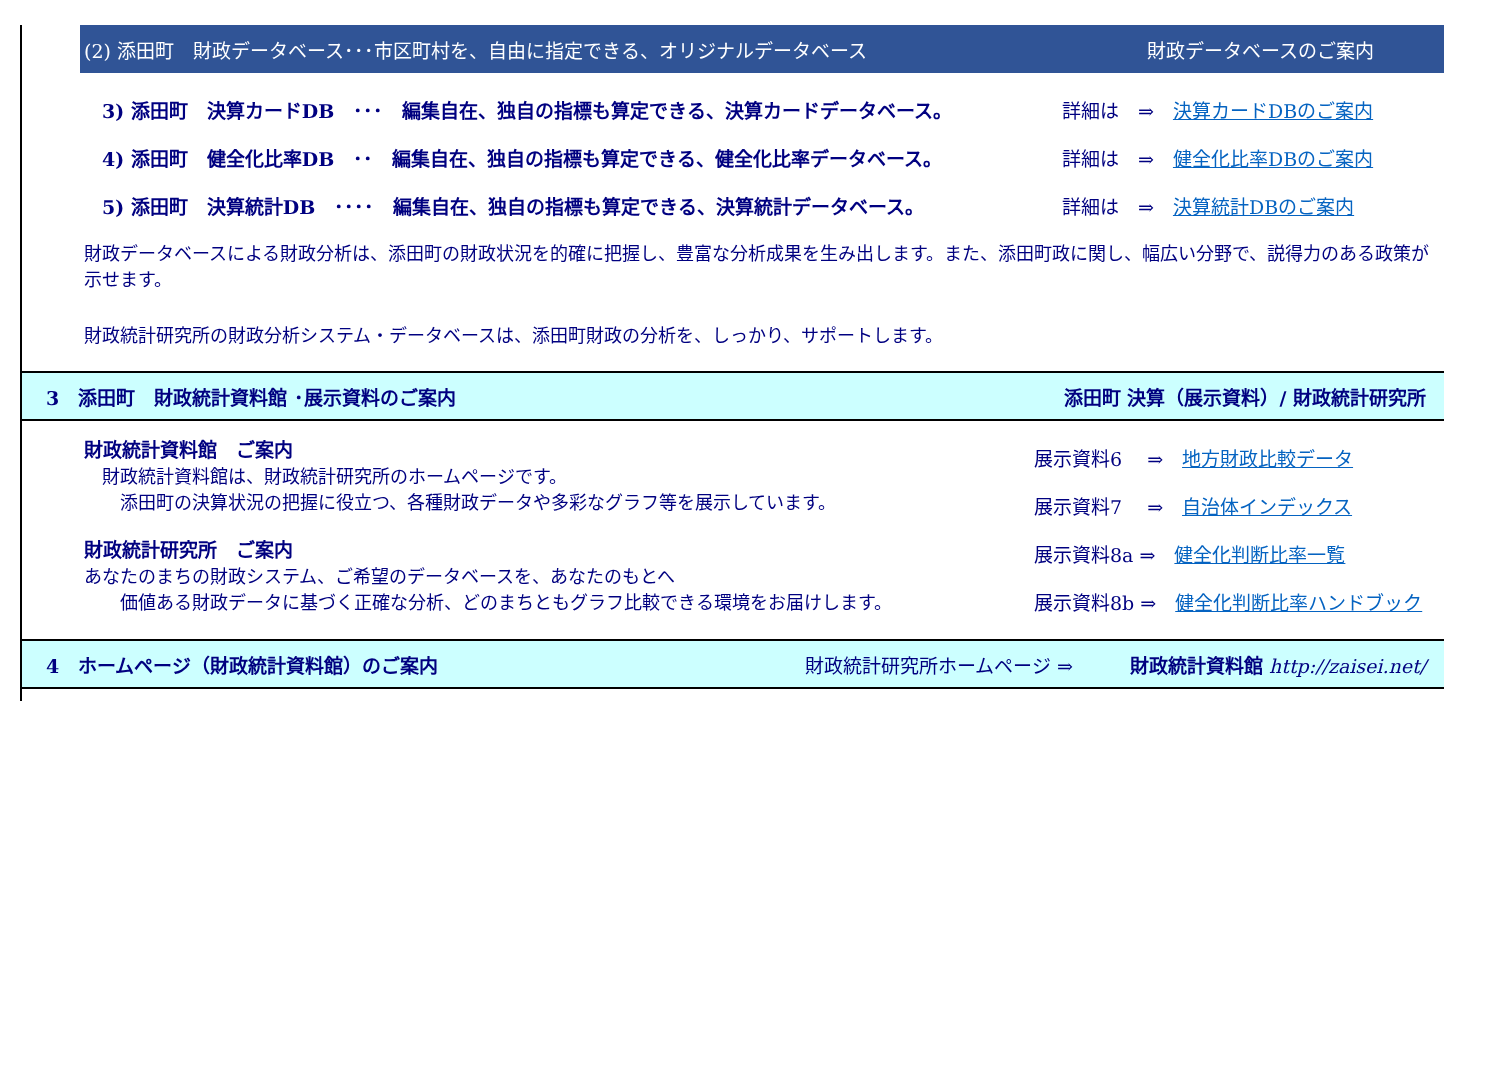(2) 添田町　財政データベース･･･市区町村を、自由に指定できる、オリジナルデータベース 財政データベースのご案内
3) 添田町　決算カードDB　･･･　編集自在、独自の指標も算定できる、決算カードデータベース。 詳細は　⇒　決算カードDBのご案内
4) 添田町　健全化比率DB　･･　編集自在、独自の指標も算定できる、健全化比率データベース。 詳細は　⇒　健全化比率DBのご案内
5) 添田町　決算統計DB　････　編集自在、独自の指標も算定できる、決算統計データベース。 詳細は　⇒　決算統計DBのご案内
財政データベースによる財政分析は、添田町の財政状況を的確に把握し、豊富な分析成果を生み出します。また、添田町政に関し、幅広い分野で、説得力のある政策が示せます。
財政統計研究所の財政分析システム・データベースは、添田町財政の分析を、しっかり、サポートします。
3　添田町　財政統計資料館 ･展示資料のご案内 添田町 決算（展示資料）/ 財政統計研究所
財政統計資料館　ご案内
　財政統計資料館は、財政統計研究所のホームページです。
　　添田町の決算状況の把握に役立つ、各種財政データや多彩なグラフ等を展示しています。
財政統計研究所　ご案内
あなたのまちの財政システム、ご希望のデータベースを、あなたのもとへ
　　価値ある財政データに基づく正確な分析、どのまちともグラフ比較できる環境をお届けします。
展示資料6　 ⇒　地方財政比較データ
展示資料7　 ⇒　自治体インデックス
展示資料8a ⇒　健全化判断比率一覧
展示資料8b ⇒　健全化判断比率ハンドブック
4　ホームページ（財政統計資料館）のご案内 財政統計研究所ホームページ ⇒　　　財政統計資料館 http://zaisei.net/